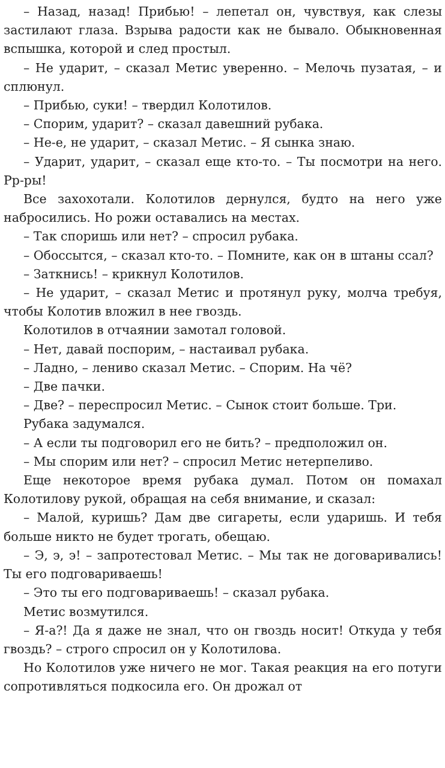– Назад, назад! Прибью! – лепетал он, чувствуя, как слезы застилают глаза. Взрыва радости как не бывало. Обыкновенная вспышка, которой и след простыл.
– Не ударит, – сказал Метис уверенно. – Мелочь пузатая, – и сплюнул.
– Прибью, суки! – твердил Колотилов.
– Спорим, ударит? – сказал давешний рубака.
– Не-е, не ударит, – сказал Метис. – Я сынка знаю.
– Ударит, ударит, – сказал еще кто-то. – Ты посмотри на него. Рр-ры!
Все захохотали. Колотилов дернулся, будто на него уже набросились. Но рожи оставались на местах.
– Так споришь или нет? – спросил рубака.
– Обоссытся, – сказал кто-то. – Помните, как он в штаны ссал?
– Заткнись! – крикнул Колотилов.
– Не ударит, – сказал Метис и протянул руку, молча требуя, чтобы Колотив вложил в нее гвоздь.
Колотилов в отчаянии замотал головой.
– Нет, давай поспорим, – настаивал рубака.
– Ладно, – лениво сказал Метис. – Спорим. На чё?
– Две пачки.
– Две? – переспросил Метис. – Сынок стоит больше. Три.
Рубака задумался.
– А если ты подговорил его не бить? – предположил он.
– Мы спорим или нет? – спросил Метис нетерпеливо.
Еще некоторое время рубака думал. Потом он помахал Колотилову рукой, обращая на себя внимание, и сказал:
– Малой, куришь? Дам две сигареты, если ударишь. И тебя больше никто не будет трогать, обещаю.
– Э, э, э! – запротестовал Метис. – Мы так не договаривались! Ты его подговариваешь!
– Это ты его подговариваешь! – сказал рубака.
Метис возмутился.
– Я-а?! Да я даже не знал, что он гвоздь носит! Откуда у тебя гвоздь? – строго спросил он у Колотилова.
Но Колотилов уже ничего не мог. Такая реакция на его потуги сопротивляться подкосила его. Он дрожал от